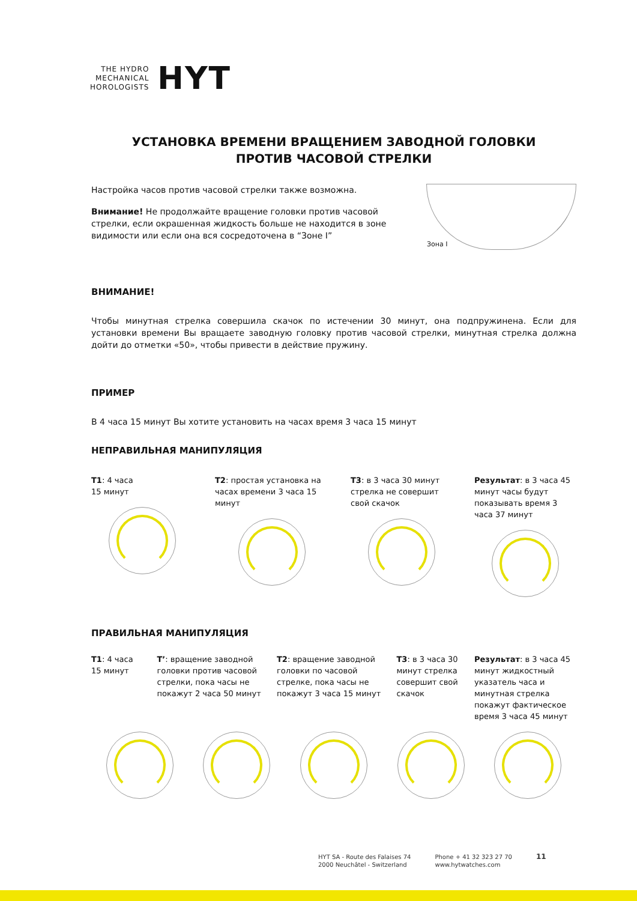THE HYDRO
MECHANICAL
HOROLOGISTS
HYT
УСТАНОВКА ВРЕМЕНИ ВРАЩЕНИЕМ ЗАВОДНОЙ ГОЛОВКИ
ПРОТИВ ЧАСОВОЙ СТРЕЛКИ
Настройка часов против часовой стрелки также возможна.
Внимание! Не продолжайте вращение головки против часовой стрелки, если окрашенная жидкость больше не находится в зоне видимости или если она вся сосредоточена в “Зоне I”
Зона I
ВНИМАНИЕ!
Чтобы минутная стрелка совершила скачок по истечении 30 минут, она подпружинена. Если для установки времени Вы вращаете заводную головку против часовой стрелки, минутная стрелка должна дойти до отметки «50», чтобы привести в действие пружину.
ПРИМЕР
В 4 часа 15 минут Вы хотите установить на часах время 3 часа 15 минут
НЕПРАВИЛЬНАЯ МАНИПУЛЯЦИЯ
T1: 4 часа
15 минут
T2: простая установка на часах времени 3 часа 15 минут
T3: в 3 часа 30 минут стрелка не совершит свой скачок
Результат: в 3 часа 45 минут часы будут показывать время 3 часа 37 минут
ПРАВИЛЬНАЯ МАНИПУЛЯЦИЯ
T1: 4 часа
15 минут
T’: вращение заводной головки против часовой стрелки, пока часы не покажут 2 часа 50 минут
T2: вращение заводной головки по часовой стрелке, пока часы не покажут 3 часа 15 минут
T3: в 3 часа 30 минут стрелка совершит свой скачок
Результат: в 3 часа 45 минут жидкостный указатель часа и минутная стрелка покажут фактическое время 3 часа 45 минут
HYT SA - Route des Falaises 74
2000 Neuchâtel - Switzerland
Phone + 41 32 323 27 70
www.hytwatches.com
11